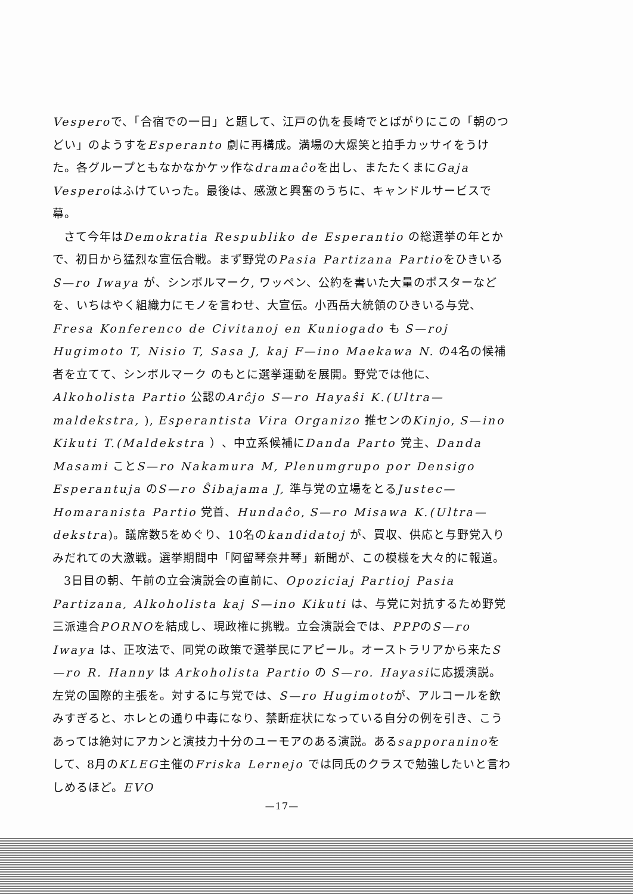Vesperoで、「合宿での一日」と題して、江戸の仇を長崎でとばがりにこの「朝のつどい」のようすをEsperanto 劇に再構成。満場の大爆笑と拍手カッサイをうけた。各グループともなかなかケッ作なdramaĉoを出し、またたくまにGaja Vesperoはふけていった。最後は、感激と興奮のうちに、キャンドルサービスで幕。
さて今年はDemokratia Respubliko de Esperantio の総選挙の年とかで、初日から猛烈な宣伝合戦。まず野党のPasia Partizana PartioをひきいるS—ro Iwaya が、シンボルマーク, ワッペン、公約を書いた大量のポスターなどを、いちはやく組織力にモノを言わせ、大宣伝。小西岳大統領のひきいる与党、Fresa Konferenco de Civitanoj en Kuniogado も S—roj Hugimoto T, Nisio T, Sasa J, kaj F—ino Maekawa N. の4名の候補者を立てて、シンボルマーク のもとに選挙運動を展開。野党では他に、Alkoholista Partio 公認のArĉjo S—ro Hayaŝi K.(Ultra—maldekstra, ), Esperantista Vira Organizo 推センのKinjo, S—ino Kikuti T.(Maldekstra ）、中立系候補にDanda Parto 党主、Danda Masami ことS—ro Nakamura M, Plenumgrupo por Densigo Esperantuja のS—ro Ŝibajama J, 準与党の立場をとるJustec—Homaranista Partio 党首、Hundaĉo, S—ro Misawa K.(Ultra—dekstra)。議席数5をめぐり、10名のkandidatoj が、買収、供応と与野党入りみだれての大激戦。選挙期間中「阿留琴奈井琴」新聞が、この模様を大々的に報道。
3日目の朝、午前の立会演説会の直前に、Opoziciaj Partioj Pasia Partizana, Alkoholista kaj S—ino Kikuti は、与党に対抗するため野党三派連合PORNOを結成し、現政権に挑戦。立会演説会では、PPPのS—ro Iwaya は、正攻法で、同党の政策で選挙民にアピール。オーストラリアから来たS—ro R. Hanny は Arkoholista Partio の S—ro. Hayasiに応援演説。左党の国際的主張を。対するに与党では、S—ro Hugimotoが、アルコールを飲みすぎると、ホレとの通り中毒になり、禁断症状になっている自分の例を引き、こうあっては絶対にアカンと演技力十分のユーモアのある演説。あるsapporaninoをして、8月のKLEG主催のFriska Lernejo では同氏のクラスで勉強したいと言わしめるほど。EVO
—17—